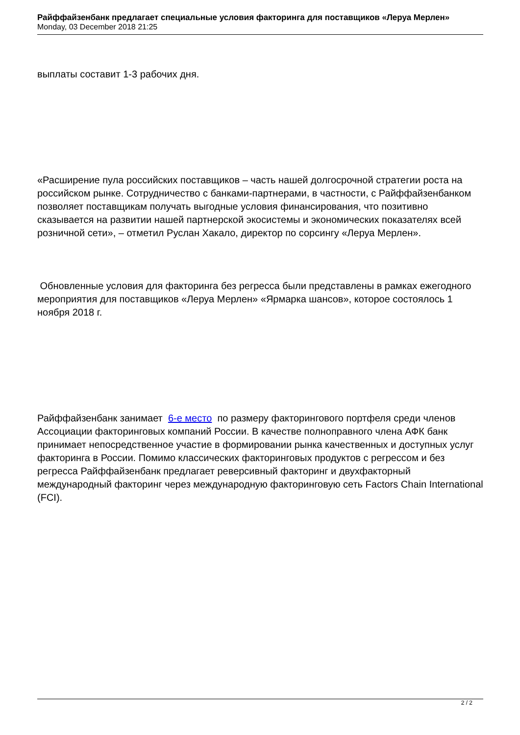Райффайзенбанк предлагает специальные условия факторинга для поставщиков «Леруа Мерлен»
Monday, 03 December 2018 21:25
выплаты составит 1-3 рабочих дня.
«Расширение пула российских поставщиков – часть нашей долгосрочной стратегии роста на российском рынке. Сотрудничество с банками-партнерами, в частности, с Райффайзенбанком позволяет поставщикам получать выгодные условия финансирования, что позитивно сказывается на развитии нашей партнерской экосистемы и экономических показателях всей розничной сети», – отметил Руслан Хакало, директор по сорсингу «Леруа Мерлен».
Обновленные условия для факторинга без регресса были представлены в рамках ежегодного мероприятия для поставщиков «Леруа Мерлен» «Ярмарка шансов», которое состоялось 1 ноября 2018 г.
Райффайзенбанк занимает 6-е место по размеру факторингового портфеля среди членов Ассоциации факторинговых компаний России. В качестве полноправного члена АФК банк принимает непосредственное участие в формировании рынка качественных и доступных услуг факторинга в России. Помимо классических факторинговых продуктов с регрессом и без регресса Райффайзенбанк предлагает реверсивный факторинг и двухфакторный международный факторинг через международную факторинговую сеть Factors Chain International (FCI).
2 / 2